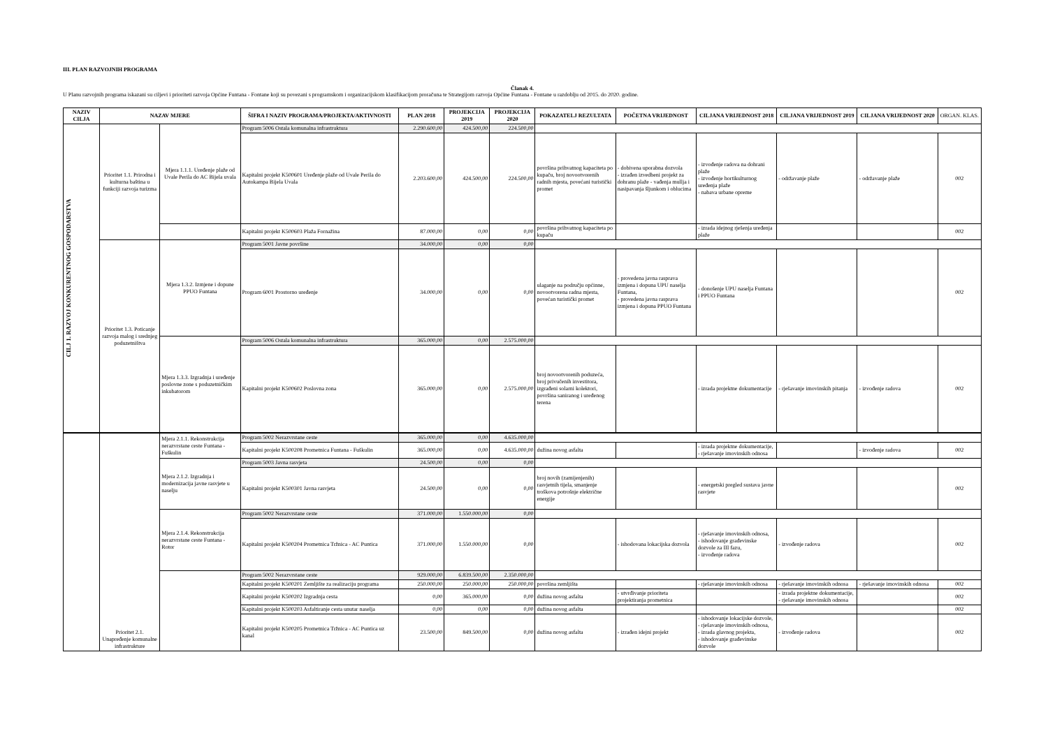III. PLAN RAZVOJNIH PROGRAMA
Članak 4.
U Planu razvojnih programa iskazani su ciljevi i prioriteti razvoja Općine Funtana - Fontane koji su povezani s programskom i organizacijskom klasifikacijom proračuna te Strategijom razvoja Općine Funtana - Fontane u razdoblju od 2015. do 2020. godine.
| NAZIV CILJA | NAZAV MJERE | | ŠIFRA I NAZIV PROGRAMA/PROJEKTA/AKTIVNOSTI | PLAN 2018 | PROJEKCIJA 2019 | PROJEKCIJA 2020 | POKAZATELJ REZULTATA | POČETNA VRIJEDNOST | CILJANA VRIJEDNOST 2018 | CILJANA VRIJEDNOST 2019 | CILJANA VRIJEDNOST 2020 | ORGAN. KLAS. |
| --- | --- | --- | --- | --- | --- | --- | --- | --- | --- | --- | --- | --- |
| CILJ 1. RAZVOJ KONKURENTNOG GOSPODARSTVA | Prioritet 1.1. Prirodna i kulturna baština u funkciji razvoja turizma | Mjera 1.1.1. Uređenje plaže od Uvale Perila do AC Bijela uvala | Program 5006 Ostala komunalna infrastruktura | 2.290.600,00 | 424.500,00 | 224.500,00 | | | | | | |
| | | | Kapitalni projekt K500601 Uređenje plaže od Uvale Perila do Autokampa Bijela Uvala | 2.203.600,00 | 424.500,00 | 224.500,00 | površina prihvatnog kapaciteta po kupaču, broj novootvorenih radnih mjesta, povećani turistički promet | - dobivena uporabna dozvola - izrađen izvedbeni projekt za dohranu plaže - vađenja mullja i nasipavanja šljunkom i oblucima | - izvođenje radova na dohrani plaže - izvođenje hortikulturnog uređenja plaže - nabava urbane opreme | - održavanje plaže | - održavanje plaže | 002 |
| | | | Kapitalni projekt K500603 Plaža Fornažina | 87.000,00 | 0,00 | 0,00 | površina prihvatnog kapaciteta po kupaču | | - izrada idejnog rješenja uređenja plaže | | | 002 |
| | Prioritet 1.3. Poticanje razvoja malog i srednjeg poduzetništva | Mjera 1.3.2. Izmjene i dopune PPUO Funtana | Program 5001 Javne površine | 34.000,00 | 0,00 | 0,00 | | | | | | |
| | | | Program 6001 Prostorno uređenje | 34.000,00 | 0,00 | 0,00 | ulaganje na području općinne, novootvorena radna mjesta, povećan turistički promet | - provedena javna rasprava izmjena i dopuna UPU naselja Funtana, - provedena javna rasprava izmjena i dopuna PPUO Funtana | - donošenje UPU naselja Funtana i PPUO Funtana | | | 002 |
| | | Mjera 1.3.3. Izgradnja i uređenje poslovne zone s poduzetničkim inkubatorom | Program 5006 Ostala komunalna infrastruktura | 365.000,00 | 0,00 | 2.575.000,00 | | | | | | |
| | | | Kapitalni projekt K500602 Poslovna zona | 365.000,00 | 0,00 | 2.575.000,00 | broj novootvorenih poduzeća, broj privučenih investitora, izgrađeni solarni kolektori, površina saniranog i uređenog terena | | - izrada projektne dokumentacije | - rješavanje imovinskih pitanja | - izvođenje radova | 002 |
| | Prioritet 2.1. Unapređenje komunalne infrastrukture | Mjera 2.1.1. Rekonstrukcija nerazvrstane ceste Funtana - Fuškulin | Program 5002 Nerazvrstane ceste | 365.000,00 | 0,00 | 4.635.000,00 | | | | | | |
| | | | Kapitalni projekt K500208 Prometnica Funtana - Fuškulin | 365.000,00 | 0,00 | 4.635.000,00 | dužina novog asfalta | | - izrada projektne dokumentacije, - rješavanje imovinskih odnosa | | - izvođenje radova | 002 |
| | | Mjera 2.1.2. Izgradnja i modernizacija javne rasvjete u naselju | Program 5003 Javna rasvjeta | 24.500,00 | 0,00 | 0,00 | | | | | | |
| | | | Kapitalni projekt K500301 Javna rasvjeta | 24.500,00 | 0,00 | 0,00 | broj novih (zamijenjenih) rasvjetnih tijela, smanjenje troškova potrošnje električne energije | | - energetski pregled sustava javne rasvjete | | | 002 |
| | | Mjera 2.1.4. Rekonstrukcija nerazvrstane ceste Funtana - Rotor | Program 5002 Nerazvrstane ceste | 371.000,00 | 1.550.000,00 | 0,00 | | | | | | |
| | | | Kapitalni projekt K500204 Prometnica Tržnica - AC Puntica | 371.000,00 | 1.550.000,00 | 0,00 | | - ishodovana lokacijska dozvola | - rješavanje imovinskih odnosa, - ishodovanje građevinske dozvole za III fazu, - izvođenje radova | - izvođenje radova | | 002 |
| | | | Program 5002 Nerazvrstane ceste | 929.000,00 | 6.839.500,00 | 2.350.000,00 | | | | | | |
| | | | Kapitalni projekt K500201 Zemljište za realizaciju programa | 250.000,00 | 250.000,00 | 250.000,00 | površina zemljišta | | - rješavanje imovinskih odnosa | - rješavanje imovinskih odnosa | - rješavanje imovinskih odnosa | 002 |
| | | | Kapitalni projekt K500202 Izgradnja cesta | 0,00 | 365.000,00 | 0,00 | dužina novog asfalta | - utvrđivanje prioriteta projektiranja prometnica | | - izrada projektne dokumentacije, - rješavanje imovinskih odnosa | | 002 |
| | | | Kapitalni projekt K500203 Asfaltiranje cesta unutar naselja | 0,00 | 0,00 | 0,00 | dužina novog asfalta | | | | | 002 |
| | | | Kapitalni projekt K500205 Prometnica Tržnica - AC Puntica uz kanal | 23.500,00 | 849.500,00 | 0,00 | dužina novog asfalta | - izrađen idejni projekt | - ishodovanje lokacijske dozvole, - rješavanje imovinskih odnosa, - izrada glavnog projekta, - ishodovanje građevinske dozvole | - izvođenje radova | | 002 |